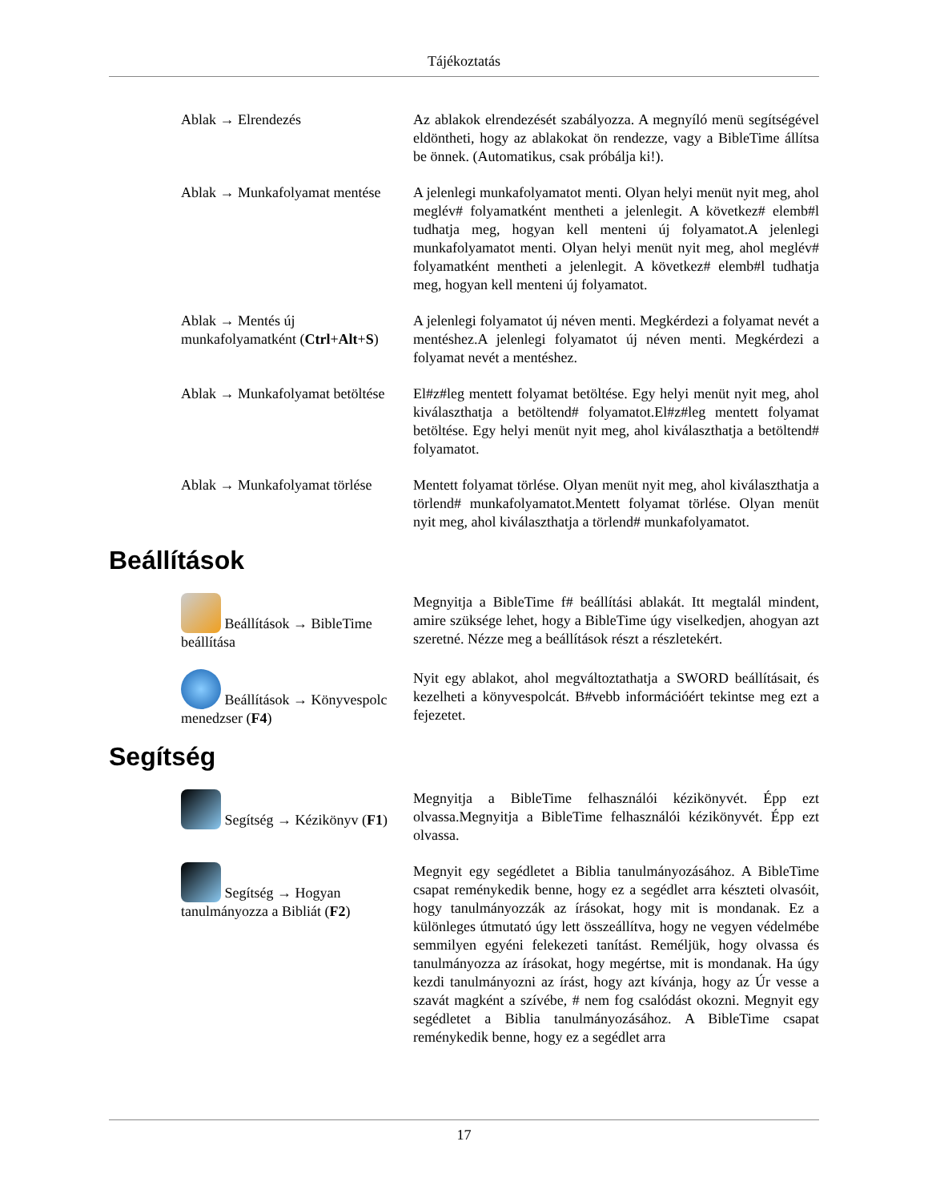Tájékoztatás
Ablak → Elrendezés Az ablakok elrendezését szabályozza. A megnyíló menü segítségével eldöntheti, hogy az ablakokat ön rendezze, vagy a BibleTime állítsa be önnek. (Automatikus, csak próbálja ki!).
Ablak → Munkafolyamat mentése
A jelenlegi munkafolyamatot menti. Olyan helyi menüt nyit meg, ahol meglév# folyamatként mentheti a jelenlegit. A következ# elemb#l tudhatja meg, hogyan kell menteni új folyamatot.A jelenlegi munkafolyamatot menti. Olyan helyi menüt nyit meg, ahol meglév# folyamatként mentheti a jelenlegit. A következ# elemb#l tudhatja meg, hogyan kell menteni új folyamatot.
Ablak → Mentés új munkafolyamatként (Ctrl+Alt+S)
A jelenlegi folyamatot új néven menti. Megkérdezi a folyamat nevét a mentéshez.A jelenlegi folyamatot új néven menti. Megkérdezi a folyamat nevét a mentéshez.
Ablak → Munkafolyamat betöltése
El#z#leg mentett folyamat betöltése. Egy helyi menüt nyit meg, ahol kiválaszthatja a betöltend# folyamatot.El#z#leg mentett folyamat betöltése. Egy helyi menüt nyit meg, ahol kiválaszthatja a betöltend# folyamatot.
Ablak → Munkafolyamat törlése
Mentett folyamat törlése. Olyan menüt nyit meg, ahol kiválaszthatja a törlend# munkafolyamatot.Mentett folyamat törlése. Olyan menüt nyit meg, ahol kiválaszthatja a törlend# munkafolyamatot.
Beállítások
Beállítások → BibleTime beállítása
Megnyitja a BibleTime f# beállítási ablakát. Itt megtalál mindent, amire szüksége lehet, hogy a BibleTime úgy viselkedjen, ahogyan azt szeretné. Nézze meg a beállítások részt a részletekért.
Beállítások → Könyvespolc menedzser (F4)
Nyit egy ablakot, ahol megváltoztathatja a SWORD beállításait, és kezelheti a könyvespolcát. B#vebb információért tekintse meg ezt a fejezetet.
Segítség
Segítség → Kézikönyv (F1) Megnyitja a BibleTime felhasználói kézikönyvét. Épp ezt olvassa.Megnyitja a BibleTime felhasználói kézikönyvét. Épp ezt olvassa.
Segítség → Hogyan tanulmányozza a Bibliát (F2)
Megnyit egy segédletet a Biblia tanulmányozásához. A BibleTime csapat reménykedik benne, hogy ez a segédlet arra készteti olvasóit, hogy tanulmányozzák az írásokat, hogy mit is mondanak. Ez a különleges útmutató úgy lett összeállítva, hogy ne vegyen védelmébe semmilyen egyéni felekezeti tanítást. Reméljük, hogy olvassa és tanulmányozza az írásokat, hogy megértse, mit is mondanak. Ha úgy kezdi tanulmányozni az írást, hogy azt kívánja, hogy az Úr vesse a szavát magként a szívébe, # nem fog csalódást okozni. Megnyit egy segédletet a Biblia tanulmányozásához. A BibleTime csapat reménykedik benne, hogy ez a segédlet arra
17